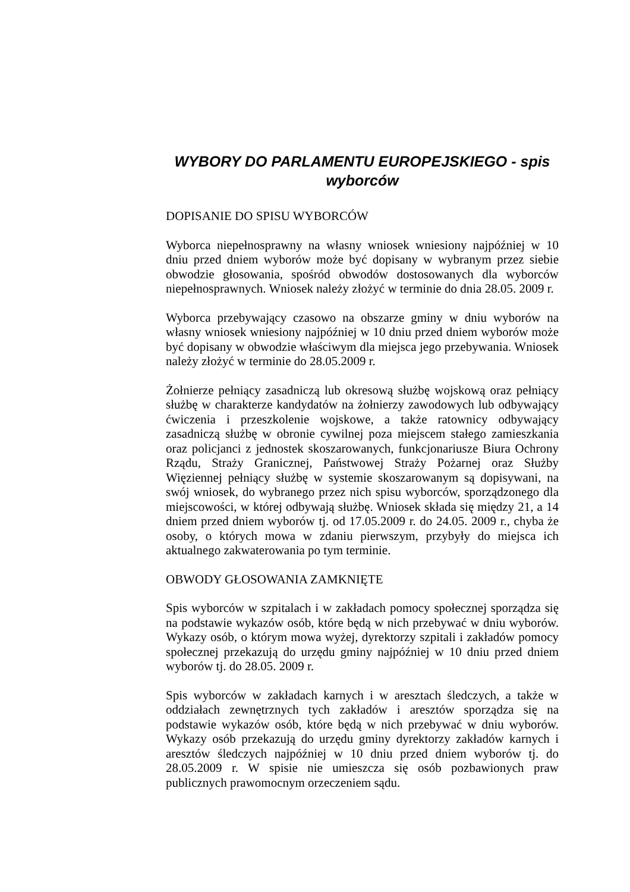WYBORY DO PARLAMENTU EUROPEJSKIEGO - spis wyborców
DOPISANIE DO SPISU WYBORCÓW
Wyborca niepełnosprawny na własny wniosek wniesiony najpóźniej w 10 dniu przed dniem wyborów może być dopisany w wybranym przez siebie obwodzie głosowania, spośród obwodów dostosowanych dla wyborców niepełnosprawnych. Wniosek należy złożyć w terminie do dnia 28.05. 2009 r.
Wyborca przebywający czasowo na obszarze gminy w dniu wyborów na własny wniosek wniesiony najpóźniej w 10 dniu przed dniem wyborów może być dopisany w obwodzie właściwym dla miejsca jego przebywania. Wniosek należy złożyć w terminie do 28.05.2009 r.
Żołnierze pełniący zasadniczą lub okresową służbę wojskową oraz pełniący służbę w charakterze kandydatów na żołnierzy zawodowych lub odbywający ćwiczenia i przeszkolenie wojskowe, a także ratownicy odbywający zasadniczą służbę w obronie cywilnej poza miejscem stałego zamieszkania oraz policjanci z jednostek skoszarowanych, funkcjonariusze Biura Ochrony Rządu, Straży Granicznej, Państwowej Straży Pożarnej oraz Służby Więziennej pełniący służbę w systemie skoszarowanym są dopisywani, na swój wniosek, do wybranego przez nich spisu wyborców, sporządzonego dla miejscowości, w której odbywają służbę. Wniosek składa się między 21, a 14 dniem przed dniem wyborów tj. od 17.05.2009 r. do 24.05. 2009 r., chyba że osoby, o których mowa w zdaniu pierwszym, przybyły do miejsca ich aktualnego zakwaterowania po tym terminie.
OBWODY GŁOSOWANIA ZAMKNIĘTE
Spis wyborców w szpitalach i w zakładach pomocy społecznej sporządza się na podstawie wykazów osób, które będą w nich przebywać w dniu wyborów. Wykazy osób, o którym mowa wyżej, dyrektorzy szpitali i zakładów pomocy społecznej przekazują do urzędu gminy najpóźniej w 10 dniu przed dniem wyborów tj. do 28.05. 2009 r.
Spis wyborców w zakładach karnych i w aresztach śledczych, a także w oddziałach zewnętrznych tych zakładów i aresztów sporządza się na podstawie wykazów osób, które będą w nich przebywać w dniu wyborów. Wykazy osób przekazują do urzędu gminy dyrektorzy zakładów karnych i aresztów śledczych najpóźniej w 10 dniu przed dniem wyborów tj. do 28.05.2009 r. W spisie nie umieszcza się osób pozbawionych praw publicznych prawomocnym orzeczeniem sądu.